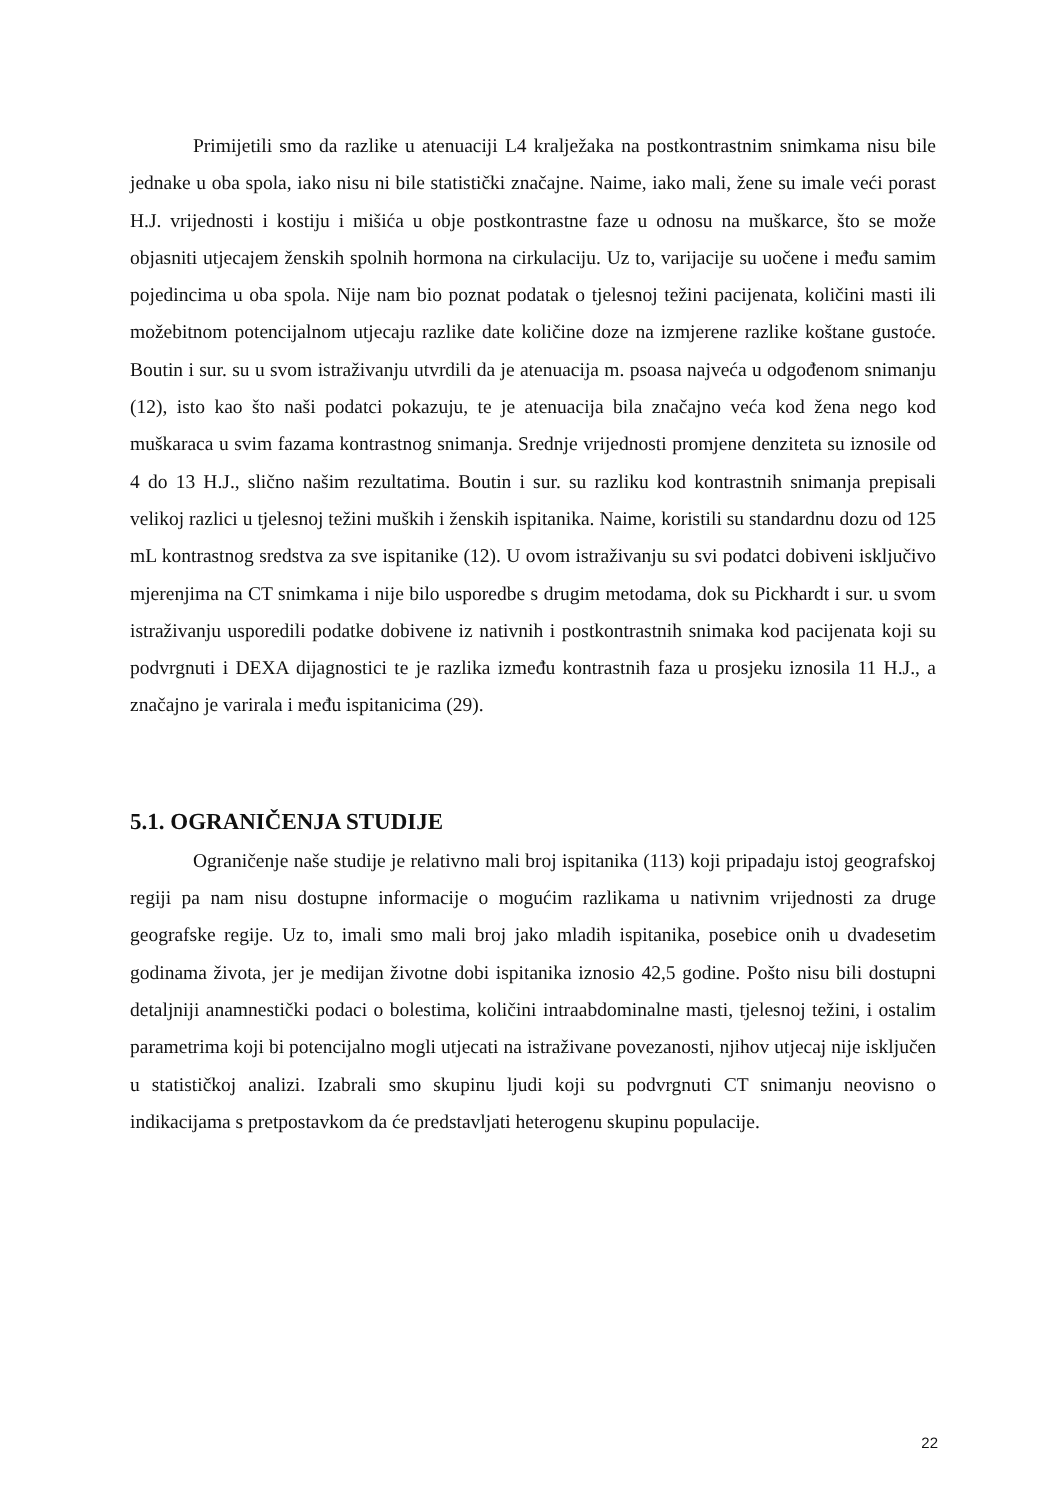Primijetili smo da razlike u atenuaciji L4 kralježaka na postkontrastnim snimkama nisu bile jednake u oba spola, iako nisu ni bile statistički značajne. Naime, iako mali, žene su imale veći porast H.J. vrijednosti i kostiju i mišića u obje postkontrastne faze u odnosu na muškarce, što se može objasniti utjecajem ženskih spolnih hormona na cirkulaciju. Uz to, varijacije su uočene i među samim pojedincima u oba spola. Nije nam bio poznat podatak o tjelesnoj težini pacijenata, količini masti ili možebitnom potencijalnom utjecaju razlike date količine doze na izmjerene razlike koštane gustoće. Boutin i sur. su u svom istraživanju utvrdili da je atenuacija m. psoasa najveća u odgođenom snimanju (12), isto kao što naši podatci pokazuju, te je atenuacija bila značajno veća kod žena nego kod muškaraca u svim fazama kontrastnog snimanja. Srednje vrijednosti promjene denziteta su iznosile od 4 do 13 H.J., slično našim rezultatima. Boutin i sur. su razliku kod kontrastnih snimanja prepisali velikoj razlici u tjelesnoj težini muških i ženskih ispitanika. Naime, koristili su standardnu dozu od 125 mL kontrastnog sredstva za sve ispitanike (12). U ovom istraživanju su svi podatci dobiveni isključivo mjerenjima na CT snimkama i nije bilo usporedbe s drugim metodama, dok su Pickhardt i sur. u svom istraživanju usporedili podatke dobivene iz nativnih i postkontrastnih snimaka kod pacijenata koji su podvrgnuti i DEXA dijagnostici te je razlika između kontrastnih faza u prosjeku iznosila 11 H.J., a značajno je varirala i među ispitanicima (29).
5.1. OGRANIČENJA STUDIJE
Ograničenje naše studije je relativno mali broj ispitanika (113) koji pripadaju istoj geografskoj regiji pa nam nisu dostupne informacije o mogućim razlikama u nativnim vrijednosti za druge geografske regije. Uz to, imali smo mali broj jako mladih ispitanika, posebice onih u dvadesetim godinama života, jer je medijan životne dobi ispitanika iznosio 42,5 godine. Pošto nisu bili dostupni detaljniji anamnestički podaci o bolestima, količini intraabdominalne masti, tjelesnoj težini, i ostalim parametrima koji bi potencijalno mogli utjecati na istraživane povezanosti, njihov utjecaj nije isključen u statističkoj analizi. Izabrali smo skupinu ljudi koji su podvrgnuti CT snimanju neovisno o indikacijama s pretpostavkom da će predstavljati heterogenu skupinu populacije.
22